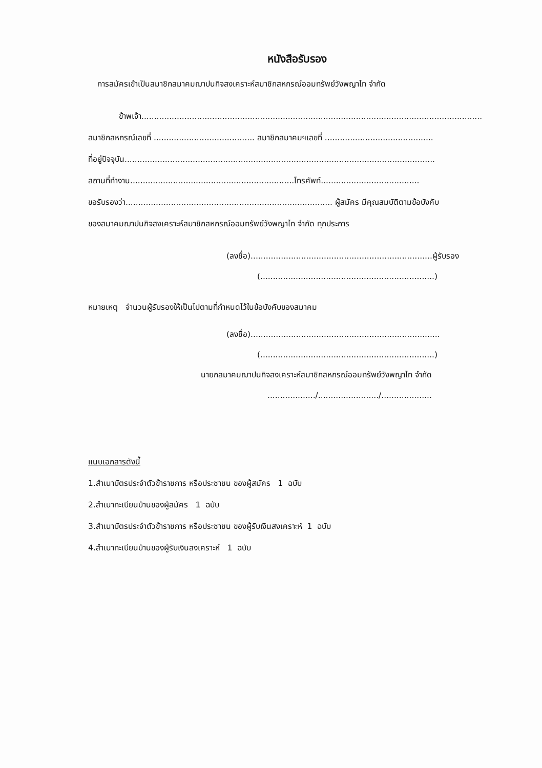หนังสือรับรอง
การสมัครเข้าเป็นสมาชิกสมาคมฌาปนกิจสงเคราะห์สมาชิกสหกรณ์ออมทรัพย์วังพญาไท จำกัด
ข้าพเจ้า.......................................................................................................................................
สมาชิกสหกรณ์เลขที่ ........................................ สมาชิกสมาคมฯเลขที่ ...........................................
ที่อยู่ปัจจุบัน...........................................................................................................................
สถานที่ทำงาน.................................................................โทรศัพท์.......................................
ขอรับรองว่า.................................................................................. ผู้สมัคร มีคุณสมบัติตามข้อบังคับ
ของสมาคมฌาปนกิจสงเคราะห์สมาชิกสหกรณ์ออมทรัพย์วังพญาไท จำกัด ทุกประการ
(ลงชื่อ)........................................................................ผู้รับรอง
(.....................................................................)
หมายเหตุ จำนวนผู้รับรองให้เป็นไปตามที่กำหนดไว้ในข้อบังคับของสมาคม
(ลงชื่อ)...........................................................................
(.....................................................................)
นายกสมาคมฌาปนกิจสงเคราะห์สมาชิกสหกรณ์ออมทรัพย์วังพญาไท จำกัด
.................../......................../....................
แนบเอกสารดังนี้
1.สำเนาบัตรประจำตัวข้าราชการ หรือประชาชน ของผู้สมัคร 1 ฉบับ
2.สำเนาทะเบียนบ้านของผู้สมัคร 1 ฉบับ
3.สำเนาบัตรประจำตัวข้าราชการ หรือประชาชน ของผู้รับเงินสงเคราะห์ 1 ฉบับ
4.สำเนาทะเบียนบ้านของผู้รับเงินสงเคราะห์ 1 ฉบับ